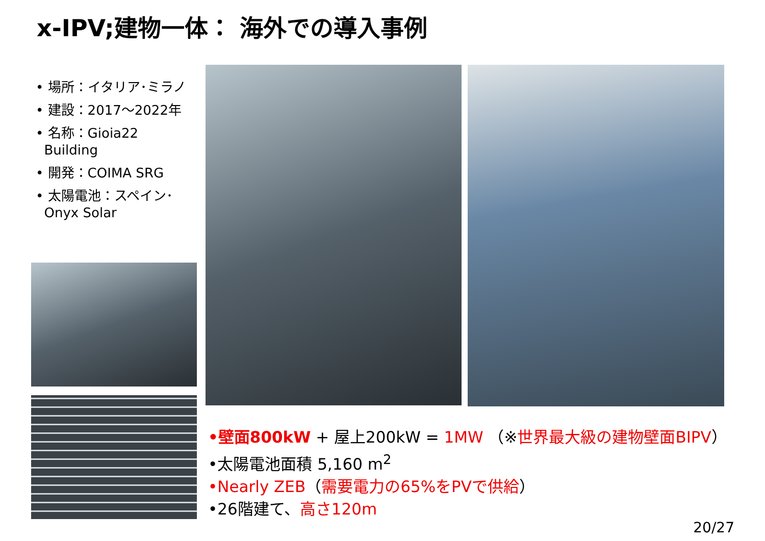x-IPV;建物一体： 海外での導入事例
• 場所：イタリア･ミラノ
• 建設：2017～2022年
• 名称：Gioia22
Building
• 開発：COIMA SRG
• 太陽電池：スペイン･
Onyx Solar
•壁面800kW + 屋上200kW = 1MW （※世界最大級の建物壁面BIPV）
•太陽電池面積 5,160 m<sup>2</sup>
•Nearly ZEB（需要電力の65%をPVで供給）
•26階建て、高さ120m
20/27